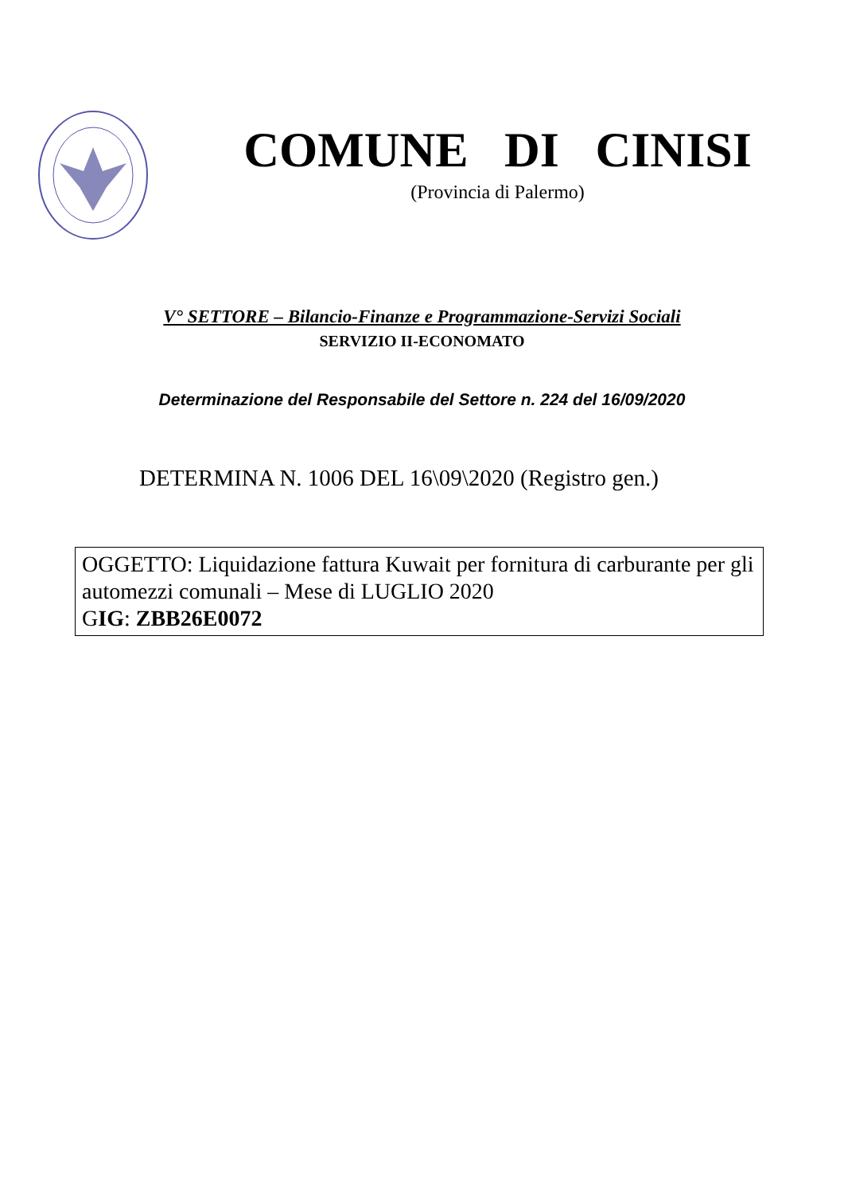COMUNE DI CINISI
(Provincia di Palermo)
V° SETTORE – Bilancio-Finanze e Programmazione-Servizi Sociali
SERVIZIO II-ECONOMATO
Determinazione del Responsabile del Settore n. 224 del 16/09/2020
DETERMINA N. 1006 DEL 16\09\2020 (Registro gen.)
OGGETTO: Liquidazione fattura Kuwait per fornitura di carburante per gli automezzi comunali – Mese di LUGLIO 2020
GIG: ZBB26E0072